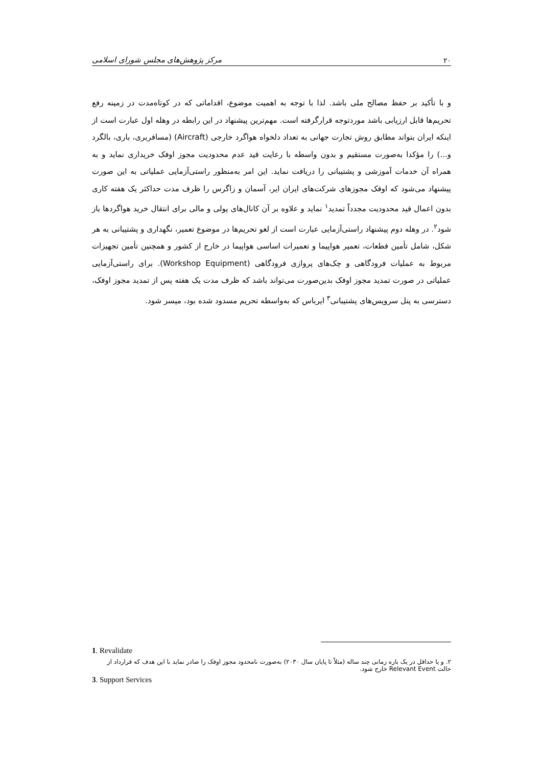۲۰ مرکز پژوهش‌های مجلس شورای اسلامی
و با تأکید بر حفظ مصالح ملی باشد. لذا با توجه به اهمیت موضوع، اقداماتی که در کوتاه‌مدت در زمینه رفع تحریم‌ها قابل ارزیابی باشد موردتوجه قرارگرفته است. مهم‌ترین پیشنهاد در این رابطه در وهله اول عبارت است از اینکه ایران بتواند مطابق روش تجارت جهانی به تعداد دلخواه هواگرد خارجی (Aircraft) (مسافربری، باری، بالگرد و...) را مؤکدا به‌صورت مستقیم و بدون واسطه با رعایت قید عدم محدودیت مجوز اوفک خریداری نماید و به همراه آن خدمات آموزشی و پشتیبانی را دریافت نماید. این امر به‌منظور راستی‌آزمایی عملیاتی به این صورت پیشنهاد می‌شود که اوفک مجوزهای شرکت‌های ایران ایر، آسمان و زاگرس را ظرف مدت حداکثر یک هفته کاری بدون اعمال قید محدودیت مجدداً تمدید<sup>۱</sup> نماید و علاوه بر آن کانال‌های پولی و مالی برای انتقال خرید هواگردها باز شود<sup>۲</sup>. در وهله دوم پیشنهاد راستی‌آزمایی عبارت است از لغو تحریم‌ها در موضوع تعمیر، نگهداری و پشتیبانی به هر شکل، شامل تأمین قطعات، تعمیر هواپیما و تعمیرات اساسی هواپیما در خارج از کشور و همچنین تأمین تجهیزات مربوط به عملیات فرودگاهی و چک‌های پروازی فرودگاهی (Workshop Equipment). برای راستی‌آزمایی عملیاتی در صورت تمدید مجوز اوفک بدین‌صورت می‌تواند باشد که ظرف مدت یک هفته پس از تمدید مجوز اوفک، دسترسی به پنل سرویس‌های پشتیبانی<sup>۳</sup> ایرباس که به‌واسطه تحریم مسدود شده بود، میسر شود.
1. Revalidate
۲. و یا حداقل در یک بازه زمانی چند ساله (مثلاً تا پایان سال ۲۰۳۰) به‌صورت نامحدود مجوز اوفک را صادر نماید با این هدف که قرارداد از حالت Relevant Event خارج شود.
3. Support Services